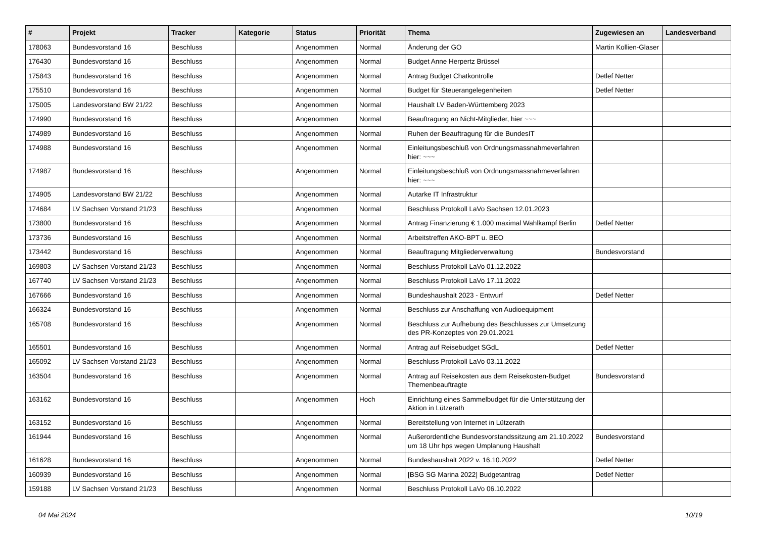| # | Projekt | Tracker | Kategorie | Status | Priorität | Thema | Zugewiesen an | Landesverband |
| --- | --- | --- | --- | --- | --- | --- | --- | --- |
| 178063 | Bundesvorstand 16 | Beschluss | | Angenommen | Normal | Änderung der GO | Martin Kollien-Glaser | |
| 176430 | Bundesvorstand 16 | Beschluss | | Angenommen | Normal | Budget Anne Herpertz Brüssel | | |
| 175843 | Bundesvorstand 16 | Beschluss | | Angenommen | Normal | Antrag Budget Chatkontrolle | Detlef Netter | |
| 175510 | Bundesvorstand 16 | Beschluss | | Angenommen | Normal | Budget für Steuerangelegenheiten | Detlef Netter | |
| 175005 | Landesvorstand BW 21/22 | Beschluss | | Angenommen | Normal | Haushalt LV Baden-Württemberg 2023 | | |
| 174990 | Bundesvorstand 16 | Beschluss | | Angenommen | Normal | Beauftragung an Nicht-Mitglieder, hier ~~~ | | |
| 174989 | Bundesvorstand 16 | Beschluss | | Angenommen | Normal | Ruhen der Beauftragung für die BundesIT | | |
| 174988 | Bundesvorstand 16 | Beschluss | | Angenommen | Normal | Einleitungsbeschluß von Ordnungsmassnahmeverfahren hier: ~~~ | | |
| 174987 | Bundesvorstand 16 | Beschluss | | Angenommen | Normal | Einleitungsbeschluß von Ordnungsmassnahmeverfahren hier: ~~~ | | |
| 174905 | Landesvorstand BW 21/22 | Beschluss | | Angenommen | Normal | Autarke IT Infrastruktur | | |
| 174684 | LV Sachsen Vorstand 21/23 | Beschluss | | Angenommen | Normal | Beschluss Protokoll LaVo Sachsen 12.01.2023 | | |
| 173800 | Bundesvorstand 16 | Beschluss | | Angenommen | Normal | Antrag Finanzierung € 1.000 maximal Wahlkampf Berlin | Detlef Netter | |
| 173736 | Bundesvorstand 16 | Beschluss | | Angenommen | Normal | Arbeitstreffen AKO-BPT u. BEO | | |
| 173442 | Bundesvorstand 16 | Beschluss | | Angenommen | Normal | Beauftragung Mitgliederverwaltung | Bundesvorstand | |
| 169803 | LV Sachsen Vorstand 21/23 | Beschluss | | Angenommen | Normal | Beschluss Protokoll LaVo 01.12.2022 | | |
| 167740 | LV Sachsen Vorstand 21/23 | Beschluss | | Angenommen | Normal | Beschluss Protokoll LaVo 17.11.2022 | | |
| 167666 | Bundesvorstand 16 | Beschluss | | Angenommen | Normal | Bundeshaushalt 2023 - Entwurf | Detlef Netter | |
| 166324 | Bundesvorstand 16 | Beschluss | | Angenommen | Normal | Beschluss zur Anschaffung von Audioequipment | | |
| 165708 | Bundesvorstand 16 | Beschluss | | Angenommen | Normal | Beschluss zur Aufhebung des Beschlusses zur Umsetzung des PR-Konzeptes von 29.01.2021 | | |
| 165501 | Bundesvorstand 16 | Beschluss | | Angenommen | Normal | Antrag auf Reisebudget SGdL | Detlef Netter | |
| 165092 | LV Sachsen Vorstand 21/23 | Beschluss | | Angenommen | Normal | Beschluss Protokoll LaVo 03.11.2022 | | |
| 163504 | Bundesvorstand 16 | Beschluss | | Angenommen | Normal | Antrag auf Reisekosten aus dem Reisekosten-Budget Themenbeauftragte | Bundesvorstand | |
| 163162 | Bundesvorstand 16 | Beschluss | | Angenommen | Hoch | Einrichtung eines Sammelbudget für die Unterstützung der Aktion in Lützerath | | |
| 163152 | Bundesvorstand 16 | Beschluss | | Angenommen | Normal | Bereitstellung von Internet in Lützerath | | |
| 161944 | Bundesvorstand 16 | Beschluss | | Angenommen | Normal | Außerordentliche Bundesvorstandssitzung am 21.10.2022 um 18 Uhr hps wegen Umplanung Haushalt | Bundesvorstand | |
| 161628 | Bundesvorstand 16 | Beschluss | | Angenommen | Normal | Bundeshaushalt 2022 v. 16.10.2022 | Detlef Netter | |
| 160939 | Bundesvorstand 16 | Beschluss | | Angenommen | Normal | [BSG SG Marina 2022] Budgetantrag | Detlef Netter | |
| 159188 | LV Sachsen Vorstand 21/23 | Beschluss | | Angenommen | Normal | Beschluss Protokoll LaVo 06.10.2022 | | |
04 Mai 2024 10/19